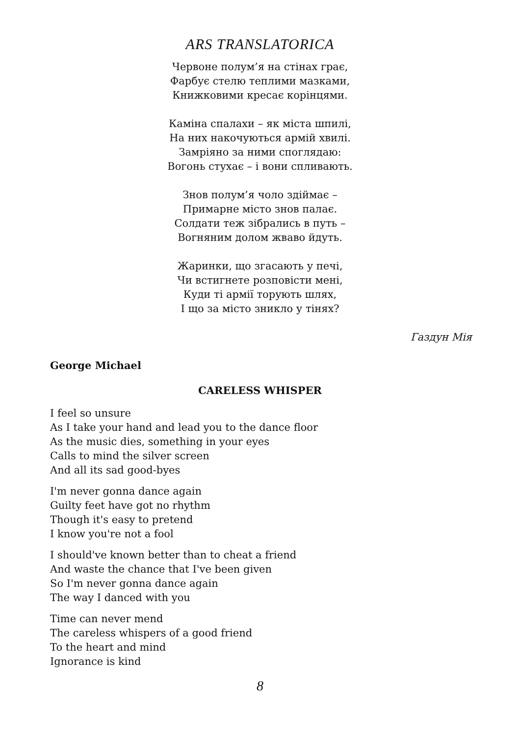ARS TRANSLATORICA
Червоне полум’я на стінах грає,
Фарбує стелю теплими мазками,
Книжковими кресає корінцями.
Каміна спалахи – як міста шпилі,
На них накочуються армій хвилі.
Замріяно за ними споглядаю:
Вогонь стухає – і вони спливають.
Знов полум’я чоло здіймає –
Примарне місто знов палає.
Солдати теж зібрались в путь –
Вогняним долом жваво йдуть.
Жаринки, що згасають у печі,
Чи встигнете розповісти мені,
Куди ті армії торують шлях,
І що за місто зникло у тінях?
Газдун Мія
George Michael
CARELESS WHISPER
I feel so unsure
As I take your hand and lead you to the dance floor
As the music dies, something in your eyes
Calls to mind the silver screen
And all its sad good-byes
I'm never gonna dance again
Guilty feet have got no rhythm
Though it's easy to pretend
I know you're not a fool
I should've known better than to cheat a friend
And waste the chance that I've been given
So I'm never gonna dance again
The way I danced with you
Time can never mend
The careless whispers of a good friend
To the heart and mind
Ignorance is kind
8